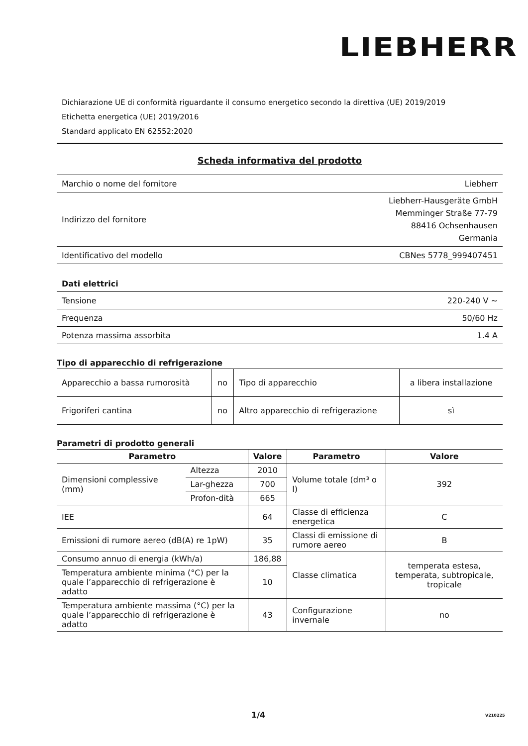LIEBHERR
Dichiarazione UE di conformità riguardante il consumo energetico secondo la direttiva (UE) 2019/2019
Etichetta energetica (UE) 2019/2016
Standard applicato EN 62552:2020
Scheda informativa del prodotto
| Marchio o nome del fornitore | Liebherr |
| Indirizzo del fornitore | Liebherr-Hausgeräte GmbH Memminger Straße 77-79 88416 Ochsenhausen Germania |
| Identificativo del modello | CBNes 5778_999407451 |
Dati elettrici
| Tensione | 220-240 V ~ |
| Frequenza | 50/60 Hz |
| Potenza massima assorbita | 1.4 A |
Tipo di apparecchio di refrigerazione
| Apparecchio a bassa rumorosità | no | Tipo di apparecchio | a libera installazione |
| Frigoriferi cantina | no | Altro apparecchio di refrigerazione | sì |
Parametri di prodotto generali
| Parametro | | Valore | Parametro | Valore |
| --- | --- | --- | --- | --- |
| Dimensioni complessive (mm) | Altezza | 2010 | Volume totale (dm³ o l) | 392 |
| | Lar-ghezza | 700 | | |
| | Profon-dità | 665 | | |
| IEE | | 64 | Classe di efficienza energetica | C |
| Emissioni di rumore aereo (dB(A) re 1pW) | | 35 | Classi di emissione di rumore aereo | B |
| Consumo annuo di energia (kWh/a) | | 186,88 | Classe climatica | temperata estesa, temperata, subtropicale, tropicale |
| Temperatura ambiente minima (°C) per la quale l’apparecchio di refrigerazione è adatto | | 10 | | |
| Temperatura ambiente massima (°C) per la quale l’apparecchio di refrigerazione è adatto | | 43 | Configurazione invernale | no |
1/4 V210225